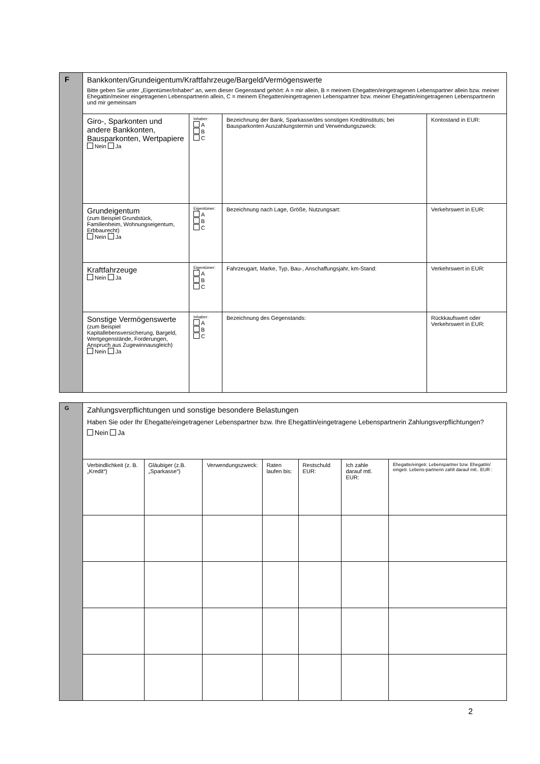| F | Bankkonten/Grundeigentum/Kraftfahrzeuge/Bargeld/Vermögenswerte Bitte geben Sie unter „Eigentümer/Inhaber“ an, wem dieser Gegenstand gehört: A = mir allein, B = meinem Ehegatten/eingetragenen Lebenspartner allein bzw. meiner Ehegattin/meiner eingetragenen Lebenspartnerin allein, C = meinem Ehegatten/eingetragenen Lebenspartner bzw. meiner Ehegattin/eingetragenen Lebenspartnerin und mir gemeinsam | | | |
| | Giro-, Sparkonten und andere Bankkonten, Bausparkonten, Wertpapiere Nein Ja | Inhaber: A B C | Bezeichnung der Bank, Sparkasse/des sonstigen Kreditinstituts; bei Bausparkonten Auszahlungstermin und Verwendungszweck: | Kontostand in EUR: |
| | Grundeigentum (zum Beispiel Grundstück, Familienheim, Wohnungseigentum, Erbbaurecht) Nein Ja | Eigentümer: A B C | Bezeichnung nach Lage, Größe, Nutzungsart: | Verkehrswert in EUR: |
| | Kraftfahrzeuge Nein Ja | Eigentümer: A B C | Fahrzeugart, Marke, Typ, Bau-, Anschaffungsjahr, km-Stand: | Verkehrswert in EUR: |
| | Sonstige Vermögenswerte (zum Beispiel Kapitallebensversicherung, Bargeld, Wertgegenstände, Forderungen, Anspruch aus Zugewinnausgleich) Nein Ja | Inhaber: A B C | Bezeichnung des Gegenstands: | Rückkaufswert oder Verkehrswert in EUR: |
| G | Zahlungsverpflichtungen und sonstige besondere Belastungen Haben Sie oder Ihr Ehegatte/eingetragener Lebenspartner bzw. Ihre Ehegattin/eingetragene Lebenspartnerin Zahlungsverpflichtungen? Nein Ja | | | | | | |
| | Verbindlichkeit (z. B. „Kredit“) | Gläubiger (z.B. „Sparkasse“) | Verwendungszweck: | Raten laufen bis: | Restschuld EUR: | Ich zahle darauf mtl. EUR: | Ehegatte/eingetr. Lebenspartner bzw. Ehegattin/ eingetr. Lebens-partnerin zahlt darauf mtl.. EUR : |
2